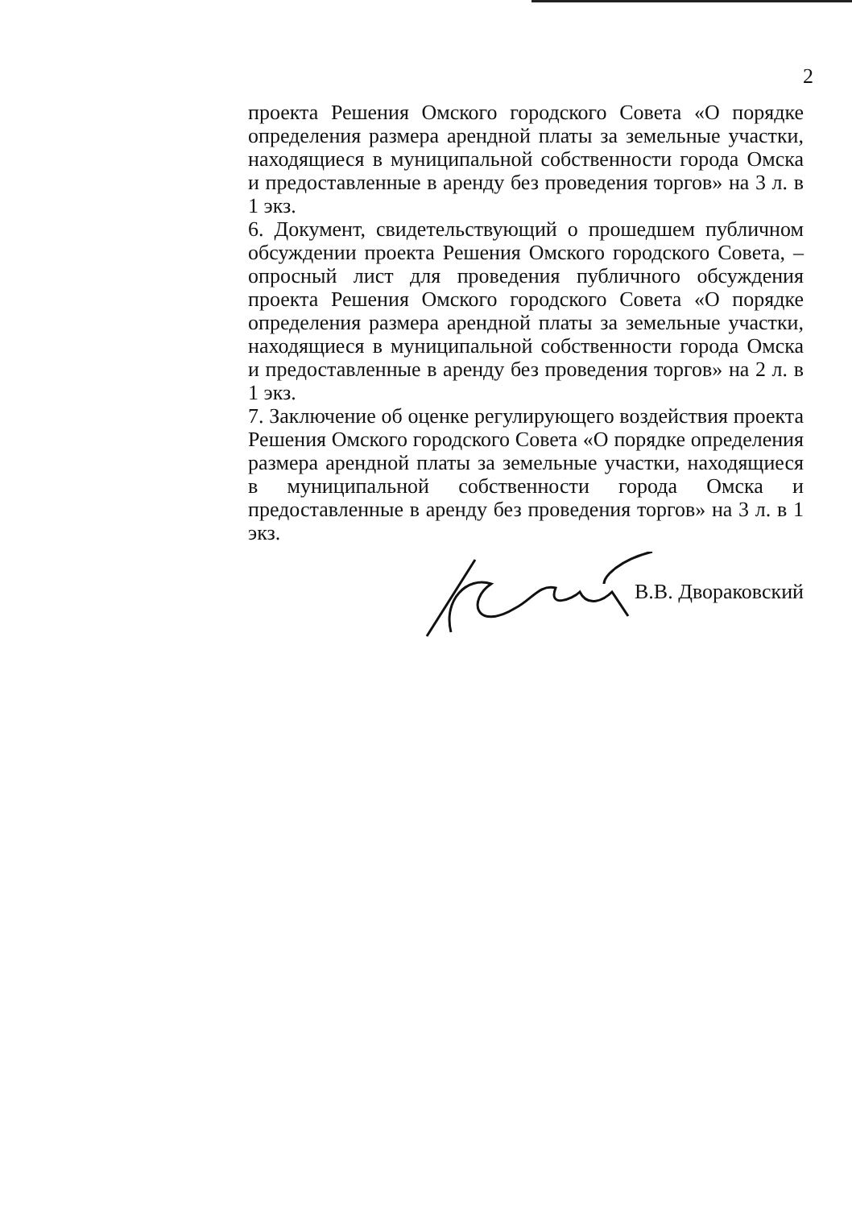2
проекта Решения Омского городского Совета «О порядке определения размера арендной платы за земельные участки, находящиеся в муниципальной собственности города Омска и предоставленные в аренду без проведения торгов» на 3 л. в 1 экз.
6. Документ, свидетельствующий о прошедшем публичном обсуждении проекта Решения Омского городского Совета, – опросный лист для проведения публичного обсуждения проекта Решения Омского городского Совета «О порядке определения размера арендной платы за земельные участки, находящиеся в муниципальной собственности города Омска и предоставленные в аренду без проведения торгов» на 2 л. в 1 экз.
7. Заключение об оценке регулирующего воздействия проекта Решения Омского городского Совета «О порядке определения размера арендной платы за земельные участки, находящиеся в муниципальной собственности города Омска и предоставленные в аренду без проведения торгов» на 3 л. в 1 экз.
В.В. Двораковский